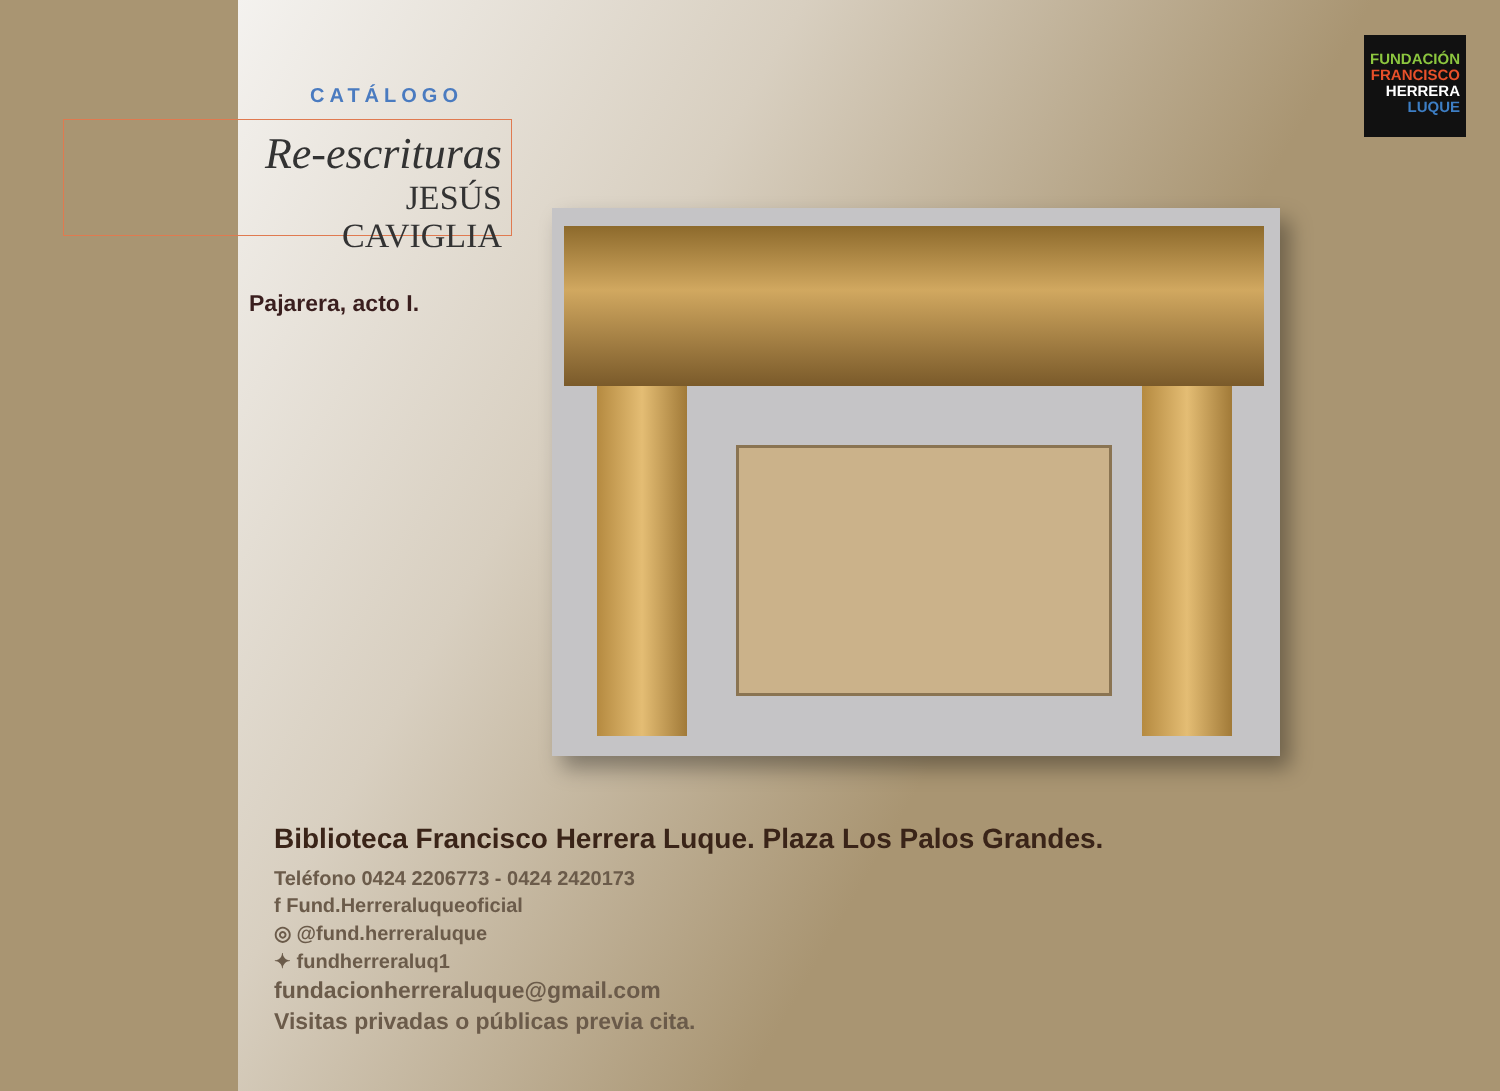FUNDACIÓN
FRANCISCO
HERRERA
LUQUE
CATÁLOGO
Re-escrituras
JESÚS CAVIGLIA
Pajarera, acto I.
Biblioteca Francisco Herrera Luque. Plaza Los Palos Grandes.
Teléfono 0424 2206773 - 0424 2420173
f Fund.Herreraluqueoficial
◎ @fund.herreraluque
✦ fundherreraluq1
fundacionherreraluque@gmail.com
Visitas privadas o públicas previa cita.